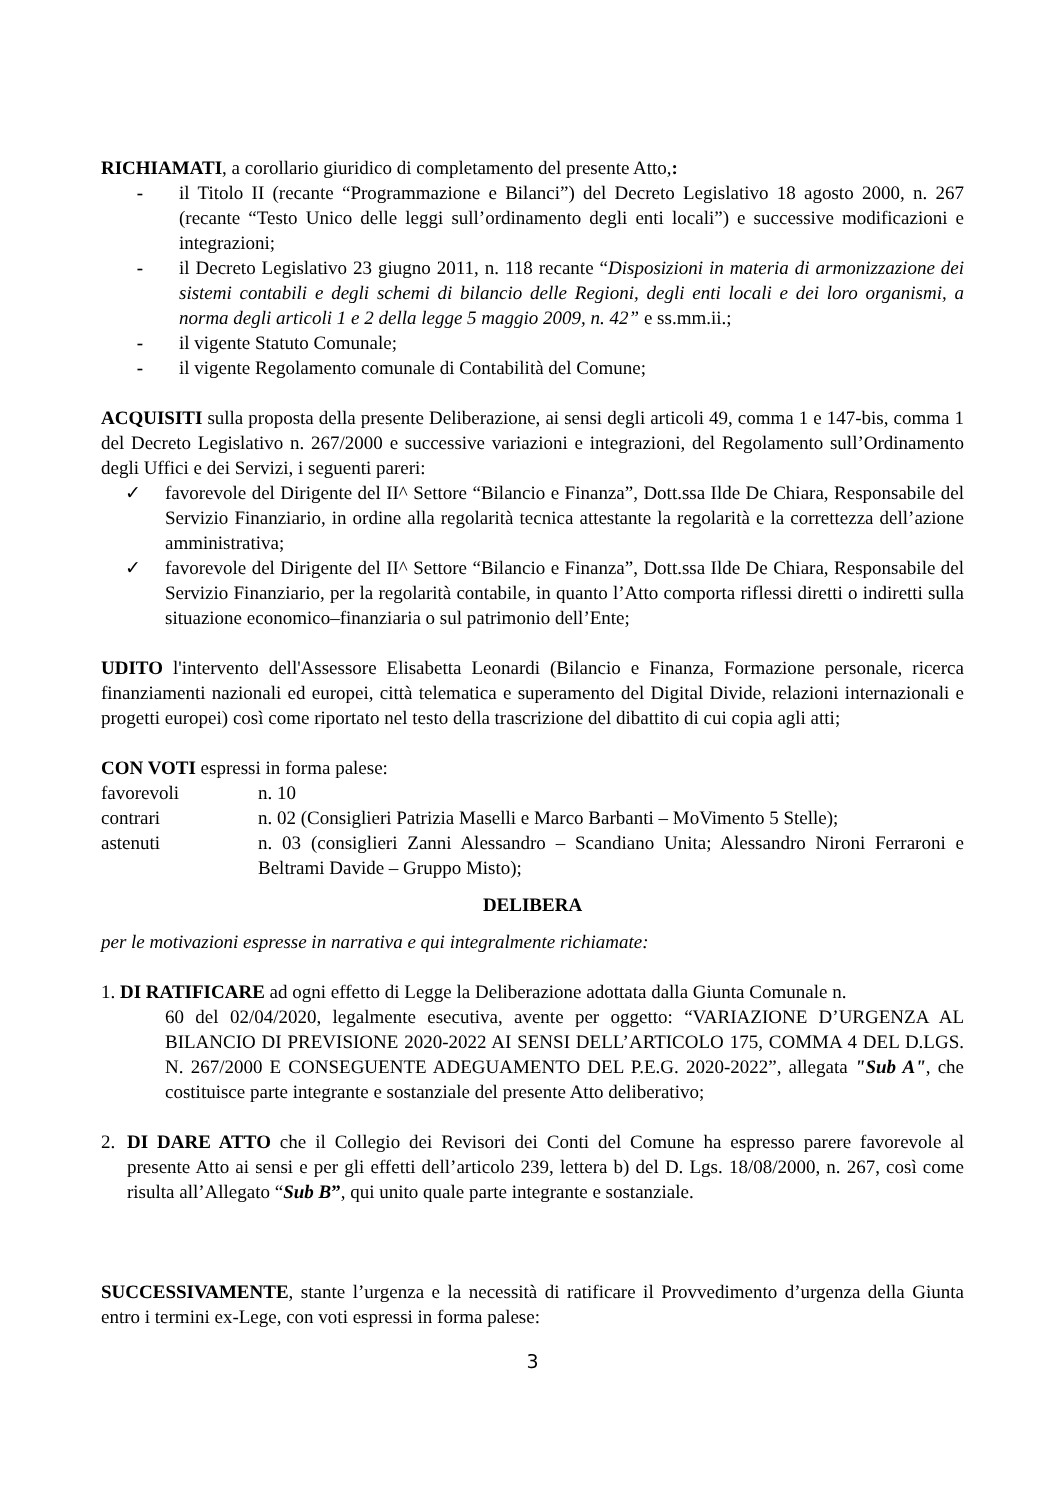RICHIAMATI, a corollario giuridico di completamento del presente Atto,:
- il Titolo II (recante “Programmazione e Bilanci”) del Decreto Legislativo 18 agosto 2000, n. 267 (recante “Testo Unico delle leggi sull’ordinamento degli enti locali”) e successive modificazioni e integrazioni;
- il Decreto Legislativo 23 giugno 2011, n. 118 recante “Disposizioni in materia di armonizzazione dei sistemi contabili e degli schemi di bilancio delle Regioni, degli enti locali e dei loro organismi, a norma degli articoli 1 e 2 della legge 5 maggio 2009, n. 42” e ss.mm.ii.;
- il vigente Statuto Comunale;
- il vigente Regolamento comunale di Contabilità del Comune;
ACQUISITI sulla proposta della presente Deliberazione, ai sensi degli articoli 49, comma 1 e 147-bis, comma 1 del Decreto Legislativo n. 267/2000 e successive variazioni e integrazioni, del Regolamento sull’Ordinamento degli Uffici e dei Servizi, i seguenti pareri:
✓ favorevole del Dirigente del II^ Settore “Bilancio e Finanza”, Dott.ssa Ilde De Chiara, Responsabile del Servizio Finanziario, in ordine alla regolarità tecnica attestante la regolarità e la correttezza dell’azione amministrativa;
✓ favorevole del Dirigente del II^ Settore “Bilancio e Finanza”, Dott.ssa Ilde De Chiara, Responsabile del Servizio Finanziario, per la regolarità contabile, in quanto l’Atto comporta riflessi diretti o indiretti sulla situazione economico–finanziaria o sul patrimonio dell’Ente;
UDITO l'intervento dell'Assessore Elisabetta Leonardi (Bilancio e Finanza, Formazione personale, ricerca finanziamenti nazionali ed europei, città telematica e superamento del Digital Divide, relazioni internazionali e progetti europei) così come riportato nel testo della trascrizione del dibattito di cui copia agli atti;
CON VOTI espressi in forma palese:
favorevoli n. 10
contrari n. 02 (Consiglieri Patrizia Maselli e Marco Barbanti – MoVimento 5 Stelle);
astenuti n. 03 (consiglieri Zanni Alessandro – Scandiano Unita; Alessandro Nironi Ferraroni e Beltrami Davide – Gruppo Misto);
DELIBERA
per le motivazioni espresse in narrativa e qui integralmente richiamate:
1. DI RATIFICARE ad ogni effetto di Legge la Deliberazione adottata dalla Giunta Comunale n.
60 del 02/04/2020, legalmente esecutiva, avente per oggetto: “VARIAZIONE D’URGENZA AL BILANCIO DI PREVISIONE 2020-2022 AI SENSI DELL’ARTICOLO 175, COMMA 4 DEL D.LGS. N. 267/2000 E CONSEGUENTE ADEGUAMENTO DEL P.E.G. 2020-2022”, allegata "Sub A", che costituisce parte integrante e sostanziale del presente Atto deliberativo;
2. DI DARE ATTO che il Collegio dei Revisori dei Conti del Comune ha espresso parere favorevole al presente Atto ai sensi e per gli effetti dell’articolo 239, lettera b) del D. Lgs. 18/08/2000, n. 267, così come risulta all’Allegato “Sub B”, qui unito quale parte integrante e sostanziale.
SUCCESSIVAMENTE, stante l’urgenza e la necessità di ratificare il Provvedimento d’urgenza della Giunta entro i termini ex-Lege, con voti espressi in forma palese:
3